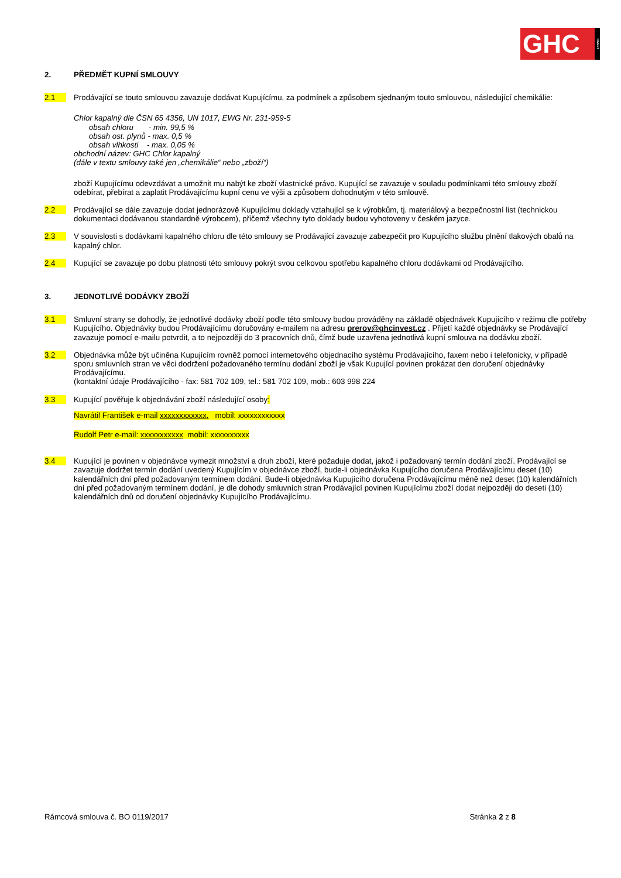GHC
INVEST
2. PŘEDMĚT KUPNÍ SMLOUVY
2.1 Prodávající se touto smlouvou zavazuje dodávat Kupujícímu, za podmínek a způsobem sjednaným touto smlouvou, následující chemikálie:
Chlor kapalný dle ČSN 65 4356, UN 1017, EWG Nr. 231-959-5
obsah chloru - min. 99,5 %
obsah ost. plynů - max. 0,5 %
obsah vlhkosti - max. 0,05 %
obchodní název: GHC Chlor kapalný
(dále v textu smlouvy také jen „chemikálie“ nebo „zboží“)
zboží Kupujícímu odevzdávat a umožnit mu nabýt ke zboží vlastnické právo. Kupující se zavazuje v souladu podmínkami této smlouvy zboží odebírat, přebírat a zaplatit Prodávajícímu kupní cenu ve výši a způsobem dohodnutým v této smlouvě.
2.2 Prodávající se dále zavazuje dodat jednorázově Kupujícímu doklady vztahující se k výrobkům, tj. materiálový a bezpečnostní list (technickou dokumentaci dodávanou standardně výrobcem), přičemž všechny tyto doklady budou vyhotoveny v českém jazyce.
2.3 V souvislosti s dodávkami kapalného chloru dle této smlouvy se Prodávající zavazuje zabezpečit pro Kupujícího službu plnění tlakových obalů na kapalný chlor.
2.4 Kupující se zavazuje po dobu platnosti této smlouvy pokrýt svou celkovou spotřebu kapalného chloru dodávkami od Prodávajícího.
3. JEDNOTLIVÉ DODÁVKY ZBOŽÍ
3.1 Smluvní strany se dohodly, že jednotlivé dodávky zboží podle této smlouvy budou prováděny na základě objednávek Kupujícího v režimu dle potřeby Kupujícího. Objednávky budou Prodávajícímu doručovány e-mailem na adresu prerov@ghcinvest.cz . Přijetí každé objednávky se Prodávající zavazuje pomocí e-mailu potvrdit, a to nejpozději do 3 pracovních dnů, čímž bude uzavřena jednotlivá kupní smlouva na dodávku zboží.
3.2 Objednávka může být učiněna Kupujícím rovněž pomocí internetového objednacího systému Prodávajícího, faxem nebo i telefonicky, v případě sporu smluvních stran ve věci dodržení požadovaného termínu dodání zboží je však Kupující povinen prokázat den doručení objednávky Prodávajícímu.
(kontaktní údaje Prodávajícího - fax: 581 702 109, tel.: 581 702 109, mob.: 603 998 224
3.3 Kupující pověřuje k objednávání zboží následující osoby:
Navrátil František e-mail xxxxxxxxxxxx, mobil: xxxxxxxxxxxx
Rudolf Petr e-mail: xxxxxxxxxxx mobil: xxxxxxxxxx
3.4 Kupující je povinen v objednávce vymezit množství a druh zboží, které požaduje dodat, jakož i požadovaný termín dodání zboží. Prodávající se zavazuje dodržet termín dodání uvedený Kupujícím v objednávce zboží, bude-li objednávka Kupujícího doručena Prodávajícímu deset (10) kalendářních dní před požadovaným termínem dodání. Bude-li objednávka Kupujícího doručena Prodávajícímu méně než deset (10) kalendářních dní před požadovaným termínem dodání, je dle dohody smluvních stran Prodávající povinen Kupujícímu zboží dodat nejpozději do deseti (10) kalendářních dnů od doručení objednávky Kupujícího Prodávajícímu.
Rámcová smlouva č. BO 0119/2017 Stránka 2 z 8